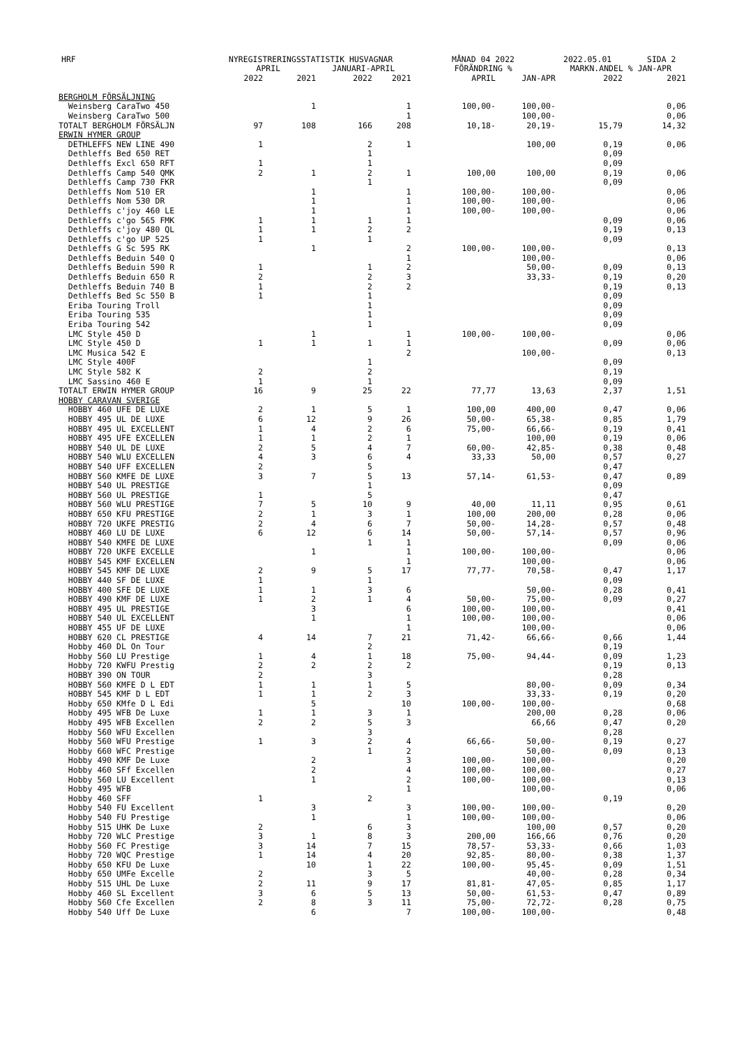HRF NYREGISTRERINGSSTATISTIK HUSVAGNAR MÅNAD 04 2022 2022.05.01 SIDA 2
| | APRIL | | JANUARI-APRIL | | FÖRÄNDRING % | | MARKN.ANDEL % JAN-APR | |
| --- | --- | --- | --- | --- | --- | --- | --- | --- |
| | 2022 | 2021 | 2022 | 2021 | APRIL | JAN-APR | 2022 | 2021 |
| BERGHOLM FÖRSÄLJNING | | | | | | | | |
| Weinsberg CaraTwo 450 | | 1 | | 1 | 100,00- | 100,00- | | 0,06 |
| Weinsberg CaraTwo 500 | | | | 1 | | 100,00- | | 0,06 |
| TOTALT BERGHOLM FÖRSÄLJN | 97 | 108 | 166 | 208 | 10,18- | 20,19- | 15,79 | 14,32 |
| ERWIN HYMER GROUP | | | | | | | | |
| DETHLEFFS NEW LINE 490 | 1 | | 2 | 1 | | 100,00 | 0,19 | 0,06 |
| Dethleffs Bed 650 RET | | | 1 | | | | 0,09 | |
| Dethleffs Excl 650 RFT | 1 | | 1 | | | | 0,09 | |
| Dethleffs Camp 540 QMK | 2 | 1 | 2 | 1 | 100,00 | 100,00 | 0,19 | 0,06 |
| Dethleffs Camp 730 FKR | | | 1 | | | | 0,09 | |
| Dethleffs Nom 510 ER | | 1 | | 1 | 100,00- | 100,00- | | 0,06 |
| Dethleffs Nom 530 DR | | 1 | | 1 | 100,00- | 100,00- | | 0,06 |
| Dethleffs c'joy 460 LE | | 1 | | 1 | 100,00- | 100,00- | | 0,06 |
| Dethleffs c'go 565 FMK | 1 | 1 | 1 | 1 | | | 0,09 | 0,06 |
| Dethleffs c'joy 480 QL | 1 | 1 | 2 | 2 | | | 0,19 | 0,13 |
| Dethleffs c'go UP 525 | 1 | | 1 | | | | 0,09 | |
| Dethleffs G Sc 595 RK | | 1 | | 2 | 100,00- | 100,00- | | 0,13 |
| Dethleffs Beduin 540 Q | | | | 1 | | 100,00- | | 0,06 |
| Dethleffs Beduin 590 R | 1 | | 1 | 2 | | 50,00- | 0,09 | 0,13 |
| Dethleffs Beduin 650 R | 2 | | 2 | 3 | | 33,33- | 0,19 | 0,20 |
| Dethleffs Beduin 740 B | 1 | | 2 | 2 | | | 0,19 | 0,13 |
| Dethleffs Bed Sc 550 B | 1 | | 1 | | | | 0,09 | |
| Eriba Touring Troll | | | 1 | | | | 0,09 | |
| Eriba Touring 535 | | | 1 | | | | 0,09 | |
| Eriba Touring 542 | | | 1 | | | | 0,09 | |
| LMC Style 450 D | | 1 | | 1 | 100,00- | 100,00- | | 0,06 |
| LMC Style 450 D | 1 | 1 | 1 | 1 | | | 0,09 | 0,06 |
| LMC Musica 542 E | | | | 2 | | 100,00- | | 0,13 |
| LMC Style 400F | | | 1 | | | | 0,09 | |
| LMC Style 582 K | 2 | | 2 | | | | 0,19 | |
| LMC Sassino 460 E | 1 | | 1 | | | | 0,09 | |
| TOTALT ERWIN HYMER GROUP | 16 | 9 | 25 | 22 | 77,77 | 13,63 | 2,37 | 1,51 |
| HOBBY CARAVAN SVERIGE | | | | | | | | |
| HOBBY 460 UFE DE LUXE | 2 | 1 | 5 | 1 | 100,00 | 400,00 | 0,47 | 0,06 |
| HOBBY 495 UL DE LUXE | 6 | 12 | 9 | 26 | 50,00- | 65,38- | 0,85 | 1,79 |
| HOBBY 495 UL EXCELLENT | 1 | 4 | 2 | 6 | 75,00- | 66,66- | 0,19 | 0,41 |
| HOBBY 495 UFE EXCELLEN | 1 | 1 | 2 | 1 | | 100,00 | 0,19 | 0,06 |
| HOBBY 540 UL DE LUXE | 2 | 5 | 4 | 7 | 60,00- | 42,85- | 0,38 | 0,48 |
| HOBBY 540 WLU EXCELLEN | 4 | 3 | 6 | 4 | 33,33 | 50,00 | 0,57 | 0,27 |
| HOBBY 540 UFF EXCELLEN | 2 | | 5 | | | | 0,47 | |
| HOBBY 560 KMFE DE LUXE | 3 | 7 | 5 | 13 | 57,14- | 61,53- | 0,47 | 0,89 |
| HOBBY 540 UL PRESTIGE | | | 1 | | | | 0,09 | |
| HOBBY 560 UL PRESTIGE | 1 | | 5 | | | | 0,47 | |
| HOBBY 560 WLU PRESTIGE | 7 | 5 | 10 | 9 | 40,00 | 11,11 | 0,95 | 0,61 |
| HOBBY 650 KFU PRESTIGE | 2 | 1 | 3 | 1 | 100,00 | 200,00 | 0,28 | 0,06 |
| HOBBY 720 UKFE PRESTIG | 2 | 4 | 6 | 7 | 50,00- | 14,28- | 0,57 | 0,48 |
| HOBBY 460 LU DE LUXE | 6 | 12 | 6 | 14 | 50,00- | 57,14- | 0,57 | 0,96 |
| HOBBY 540 KMFE DE LUXE | | | 1 | 1 | | | 0,09 | 0,06 |
| HOBBY 720 UKFE EXCELLE | | 1 | | 1 | 100,00- | 100,00- | | 0,06 |
| HOBBY 545 KMF EXCELLEN | | | | 1 | | 100,00- | | 0,06 |
| HOBBY 545 KMF DE LUXE | 2 | 9 | 5 | 17 | 77,77- | 70,58- | 0,47 | 1,17 |
| HOBBY 440 SF DE LUXE | 1 | | 1 | | | | 0,09 | |
| HOBBY 400 SFE DE LUXE | 1 | 1 | 3 | 6 | | 50,00- | 0,28 | 0,41 |
| HOBBY 490 KMF DE LUXE | 1 | 2 | 1 | 4 | 50,00- | 75,00- | 0,09 | 0,27 |
| HOBBY 495 UL PRESTIGE | | 3 | | 6 | 100,00- | 100,00- | | 0,41 |
| HOBBY 540 UL EXCELLENT | | 1 | | 1 | 100,00- | 100,00- | | 0,06 |
| HOBBY 455 UF DE LUXE | | | | 1 | | 100,00- | | 0,06 |
| HOBBY 620 CL PRESTIGE | 4 | 14 | 7 | 21 | 71,42- | 66,66- | 0,66 | 1,44 |
| Hobby 460 DL On Tour | | | 2 | | | | 0,19 | |
| Hobby 560 LU Prestige | 1 | 4 | 1 | 18 | 75,00- | 94,44- | 0,09 | 1,23 |
| Hobby 720 KWFU Prestig | 2 | 2 | 2 | 2 | | | 0,19 | 0,13 |
| HOBBY 390 ON TOUR | 2 | | 3 | | | | 0,28 | |
| HOBBY 560 KMFE D L EDT | 1 | 1 | 1 | 5 | | 80,00- | 0,09 | 0,34 |
| HOBBY 545 KMF D L EDT | 1 | 1 | 2 | 3 | | 33,33- | 0,19 | 0,20 |
| Hobby 650 KMfe D L Edi | | 5 | | 10 | 100,00- | 100,00- | | 0,68 |
| Hobby 495 WFB De Luxe | 1 | 1 | 3 | 1 | | 200,00 | 0,28 | 0,06 |
| Hobby 495 WFB Excellen | 2 | 2 | 5 | 3 | | 66,66 | 0,47 | 0,20 |
| Hobby 560 WFU Excellen | | | 3 | | | | 0,28 | |
| Hobby 560 WFU Prestige | 1 | 3 | 2 | 4 | 66,66- | 50,00- | 0,19 | 0,27 |
| Hobby 660 WFC Prestige | | | 1 | 2 | | 50,00- | 0,09 | 0,13 |
| Hobby 490 KMF De Luxe | | 2 | | 3 | 100,00- | 100,00- | | 0,20 |
| Hobby 460 SFf Excellen | | 2 | | 4 | 100,00- | 100,00- | | 0,27 |
| Hobby 560 LU Excellent | | 1 | | 2 | 100,00- | 100,00- | | 0,13 |
| Hobby 495 WFB | | | | 1 | | 100,00- | | 0,06 |
| Hobby 460 SFF | 1 | | 2 | | | | 0,19 | |
| Hobby 540 FU Excellent | | 3 | | 3 | 100,00- | 100,00- | | 0,20 |
| Hobby 540 FU Prestige | | 1 | | 1 | 100,00- | 100,00- | | 0,06 |
| Hobby 515 UHK De Luxe | 2 | | 6 | 3 | | 100,00 | 0,57 | 0,20 |
| Hobby 720 WLC Prestige | 3 | 1 | 8 | 3 | 200,00 | 166,66 | 0,76 | 0,20 |
| Hobby 560 FC Prestige | 3 | 14 | 7 | 15 | 78,57- | 53,33- | 0,66 | 1,03 |
| Hobby 720 WQC Prestige | 1 | 14 | 4 | 20 | 92,85- | 80,00- | 0,38 | 1,37 |
| Hobby 650 KFU De Luxe | | 10 | 1 | 22 | 100,00- | 95,45- | 0,09 | 1,51 |
| Hobby 650 UMFe Excelle | 2 | | 3 | 5 | | 40,00- | 0,28 | 0,34 |
| Hobby 515 UHL De Luxe | 2 | 11 | 9 | 17 | 81,81- | 47,05- | 0,85 | 1,17 |
| Hobby 460 SL Excellent | 3 | 6 | 5 | 13 | 50,00- | 61,53- | 0,47 | 0,89 |
| Hobby 560 Cfe Excellen | 2 | 8 | 3 | 11 | 75,00- | 72,72- | 0,28 | 0,75 |
| Hobby 540 Uff De Luxe | | 6 | | 7 | 100,00- | 100,00- | | 0,48 |